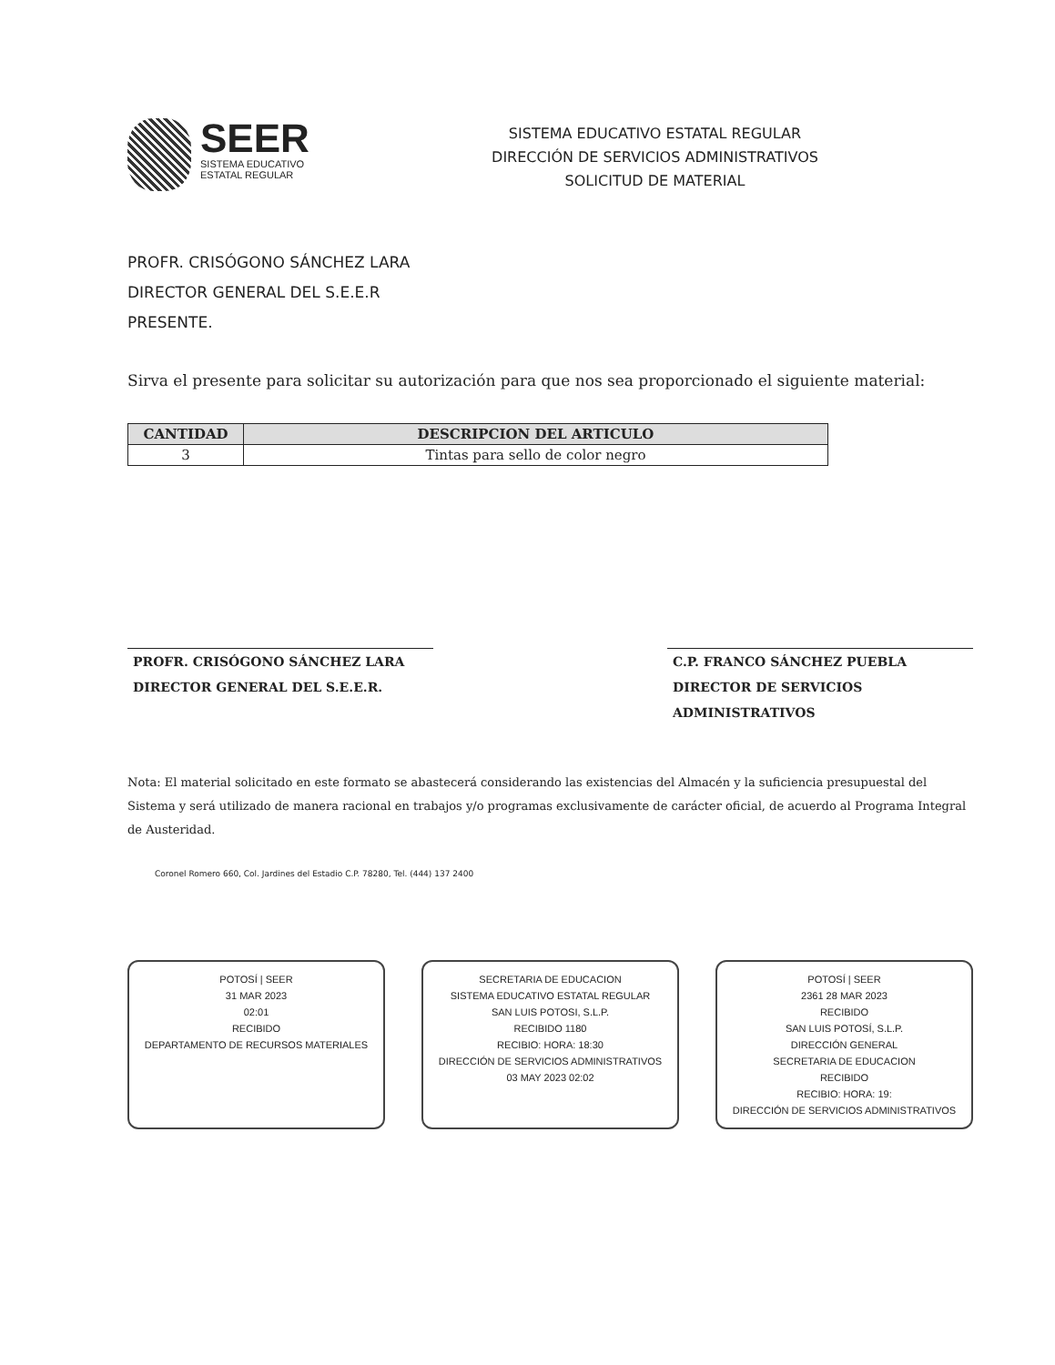SEER
SISTEMA EDUCATIVO
ESTATAL REGULAR
SISTEMA EDUCATIVO ESTATAL REGULAR
DIRECCIÓN DE SERVICIOS ADMINISTRATIVOS
SOLICITUD DE MATERIAL
PROFR. CRISÓGONO SÁNCHEZ LARA
DIRECTOR GENERAL DEL S.E.E.R
PRESENTE.
Sirva el presente para solicitar su autorización para que nos sea proporcionado el siguiente material:
| CANTIDAD | DESCRIPCION DEL ARTICULO |
| --- | --- |
| 3 | Tintas para sello de color negro |
PROFR. CRISÓGONO SÁNCHEZ LARA
DIRECTOR GENERAL DEL S.E.E.R.
C.P. FRANCO SÁNCHEZ PUEBLA
DIRECTOR DE SERVICIOS ADMINISTRATIVOS
Nota: El material solicitado en este formato se abastecerá considerando las existencias del Almacén y la suficiencia presupuestal del Sistema y será utilizado de manera racional en trabajos y/o programas exclusivamente de carácter oficial, de acuerdo al Programa Integral de Austeridad.
Coronel Romero 660, Col. Jardines del Estadio C.P. 78280, Tel. (444) 137 2400
POTOSÍ | SEER
31 MAR 2023
02:01
RECIBIDO
DEPARTAMENTO DE RECURSOS MATERIALES
SECRETARIA DE EDUCACION
SISTEMA EDUCATIVO ESTATAL REGULAR
SAN LUIS POTOSI, S.L.P.
RECIBIDO 1180
RECIBIO: HORA: 18:30
DIRECCIÓN DE SERVICIOS ADMINISTRATIVOS
03 MAY 2023 02:02
POTOSÍ | SEER
2361 28 MAR 2023
RECIBIDO
SAN LUIS POTOSÍ, S.L.P.
DIRECCIÓN GENERAL
SECRETARIA DE EDUCACION
RECIBIDO
RECIBIO: HORA: 19:
DIRECCIÓN DE SERVICIOS ADMINISTRATIVOS